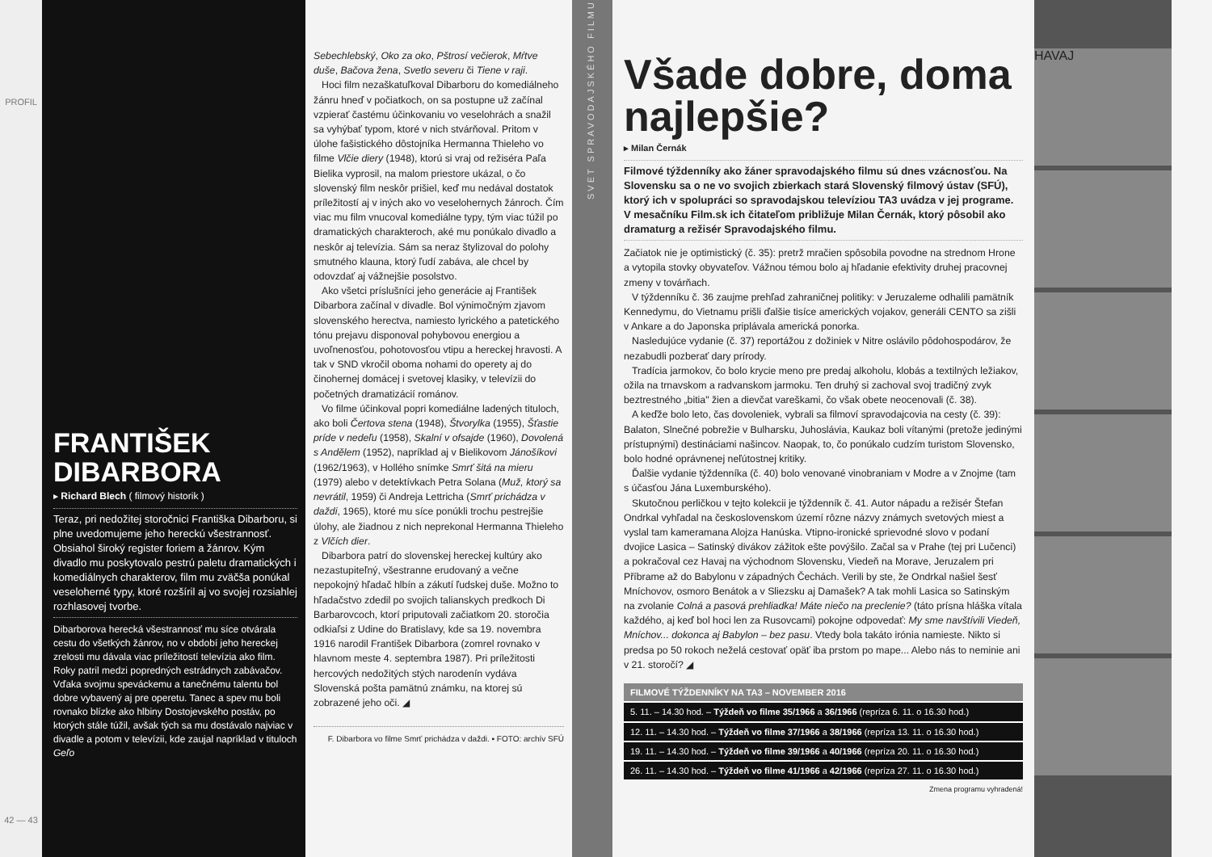PROFIL
42 — 43
FRANTIŠEK DIBARBORA
▸ Richard Blech ( filmový historik )
Teraz, pri nedožitej storočnici Františka Dibarboru, si plne uvedomujeme jeho hereckú všestrannosť. Obsiahol široký register foriem a žánrov. Kým divadlo mu poskytovalo pestrú paletu dramatických i komediálnych charakterov, film mu zväčša ponúkal veseloherné typy, ktoré rozšíril aj vo svojej rozsiahlej rozhlasovej tvorbe.
Dibarborova herecká všestrannosť mu síce otvárala cestu do všetkých žánrov, no v období jeho hereckej zrelosti mu dávala viac príležitostí televízia ako film. Roky patril medzi popredných estrádnych zabávačov. Vďaka svojmu speváckemu a tanečnému talentu bol dobre vybavený aj pre operetu. Tanec a spev mu boli rovnako blízke ako hlbiny Dostojevského postáv, po ktorých stále túžil, avšak tých sa mu dostávalo najviac v divadle a potom v televízii, kde zaujal napríklad v tituloch Geľo
Sebechlebský, Oko za oko, Pštrosí večierok, Mŕtve duše, Bačova žena, Svetlo severu či Tiene v raji.
Hoci film nezaškatuľkoval Dibarboru do komediálneho žánru hneď v počiatkoch, on sa postupne už začínal vzpierať častému účinkovaniu vo veselohrách a snažil sa vyhýbať typom, ktoré v nich stvárňoval. Pritom v úlohe fašistického dôstojníka Hermanna Thieleho vo filme Vlčie diery (1948), ktorú si vraj od režiséra Paľa Bielika vyprosil, na malom priestore ukázal, o čo slovenský film neskôr prišiel, keď mu nedával dostatok príležitostí aj v iných ako vo veselohernych žánroch. Čím viac mu film vnucoval komediálne typy, tým viac túžil po dramatických charakteroch, aké mu ponúkalo divadlo a neskôr aj televízia. Sám sa neraz štylizoval do polohy smutného klauna, ktorý ľudí zabáva, ale chcel by odovzdať aj vážnejšie posolstvo.
Ako všetci príslušníci jeho generácie aj František Dibarbora začínal v divadle. Bol výnimočným zjavom slovenského herectva, namiesto lyrického a patetického tónu prejavu disponoval pohybovou energiou a uvoľnenosťou, pohotovosťou vtipu a hereckej hravosti. A tak v SND vkročil oboma nohami do operety aj do činohernej domácej i svetovej klasiky, v televízii do početných dramatizácií románov.
Vo filme účinkoval popri komediálne ladených tituloch, ako boli Čertova stena (1948), Štvorylka (1955), Šťastie príde v nedeľu (1958), Skalní v ofsajde (1960), Dovolená s Andělem (1952), napríklad aj v Bielikovom Jánošíkovi (1962/1963), v Hollého snímke Smrť šitá na mieru (1979) alebo v detektívkach Petra Solana (Muž, ktorý sa nevrátil, 1959) či Andreja Lettricha (Smrť prichádza v daždi, 1965), ktoré mu síce ponúkli trochu pestrejšie úlohy, ale žiadnou z nich neprekonal Hermanna Thieleho z Vlčích dier.
Dibarbora patrí do slovenskej hereckej kultúry ako nezastupiteľný, všestranne erudovaný a večne nepokojný hľadač hlbín a zákutí ľudskej duše. Možno to hľadačstvo zdedil po svojich talianskych predkoch Di Barbarovcoch, ktorí priputovali začiatkom 20. storočia odkiaľsi z Udine do Bratislavy, kde sa 19. novembra 1916 narodil František Dibarbora (zomrel rovnako v hlavnom meste 4. septembra 1987). Pri príležitosti hercových nedožitých stých narodenín vydáva Slovenská pošta pamätnú známku, na ktorej sú zobrazené jeho oči. ◢
F. Dibarbora vo filme Smrť prichádza v daždi. ▪ FOTO: archív SFÚ
SVET SPRAVODAJSKÉHO FILMU
Všade dobre, doma najlepšie?
▸ Milan Černák
Filmové týždenníky ako žáner spravodajského filmu sú dnes vzácnosťou. Na Slovensku sa o ne vo svojich zbierkach stará Slovenský filmový ústav (SFÚ), ktorý ich v spolupráci so spravodajskou televíziou TA3 uvádza v jej programe. V mesačníku Film.sk ich čitateľom približuje Milan Černák, ktorý pôsobil ako dramaturg a režisér Spravodajského filmu.
Začiatok nie je optimistický (č. 35): pretrž mračien spôsobila povodne na strednom Hrone a vytopila stovky obyvateľov. Vážnou témou bolo aj hľadanie efektivity druhej pracovnej zmeny v továrňach.
V týždenníku č. 36 zaujme prehľad zahraničnej politiky: v Jeruzaleme odhalili pamätník Kennedymu, do Vietnamu prišli ďalšie tisíce amerických vojakov, generáli CENTO sa zišli v Ankare a do Japonska priplávala americká ponorka.
Nasledujúce vydanie (č. 37) reportážou z dožiniek v Nitre oslávilo pôdohospodárov, že nezabudli pozberať dary prírody.
Tradícia jarmokov, čo bolo krycie meno pre predaj alkoholu, klobás a textilných ležiakov, ožila na trnavskom a radvanskom jarmoku. Ten druhý si zachoval svoj tradičný zvyk beztrestného „bitia" žien a dievčat vareškami, čo však obete neocenovali (č. 38).
A keďže bolo leto, čas dovoleniek, vybrali sa filmoví spravodajcovia na cesty (č. 39): Balaton, Slnečné pobrežie v Bulharsku, Juhoslávia, Kaukaz boli vítanými (pretože jedinými prístupnými) destináciami našincov. Naopak, to, čo ponúkalo cudzím turistom Slovensko, bolo hodné oprávnenej neľútostnej kritiky.
Ďalšie vydanie týždenníka (č. 40) bolo venované vinobraniam v Modre a v Znojme (tam s účasťou Jána Luxemburského).
Skutočnou perličkou v tejto kolekcii je týždenník č. 41. Autor nápadu a režisér Štefan Ondrkal vyhľadal na československom území rôzne názvy známych svetových miest a vyslal tam kameramana Alojza Hanúska. Vtipno-ironické sprievodné slovo v podaní dvojice Lasica – Satinský divákov zážitok ešte povýšilo. Začal sa v Prahe (tej pri Lučenci) a pokračoval cez Havaj na východnom Slovensku, Viedeň na Morave, Jeruzalem pri Příbrame až do Babylonu v západných Čechách. Verili by ste, že Ondrkal našiel šesť Mníchovov, osmoro Benátok a v Sliezsku aj Damašek? A tak mohli Lasica so Satinským na zvolanie Colná a pasová prehliadka! Máte niečo na preclenie? (táto prísna hláška vítala každého, aj keď bol hoci len za Rusovcami) pokojne odpovedať: My sme navštívili Viedeň, Mníchov... dokonca aj Babylon – bez pasu. Vtedy bola takáto irónia namieste. Nikto si predsa po 50 rokoch neželá cestovať opäť iba prstom po mape... Alebo nás to neminie ani v 21. storočí? ◢
| FILMOVÉ TÝŽDENNÍKY NA TA3 – NOVEMBER 2016 |
| --- |
| 5. 11. – 14.30 hod. – Týždeň vo filme 35/1966 a 36/1966 (repríza 6. 11. o 16.30 hod.) |
| 12. 11. – 14.30 hod. – Týždeň vo filme 37/1966 a 38/1966 (repríza 13. 11. o 16.30 hod.) |
| 19. 11. – 14.30 hod. – Týždeň vo filme 39/1966 a 40/1966 (repríza 20. 11. o 16.30 hod.) |
| 26. 11. – 14.30 hod. – Týždeň vo filme 41/1966 a 42/1966 (repríza 27. 11. o 16.30 hod.) |
Zmena programu vyhradená!
HAVAJ